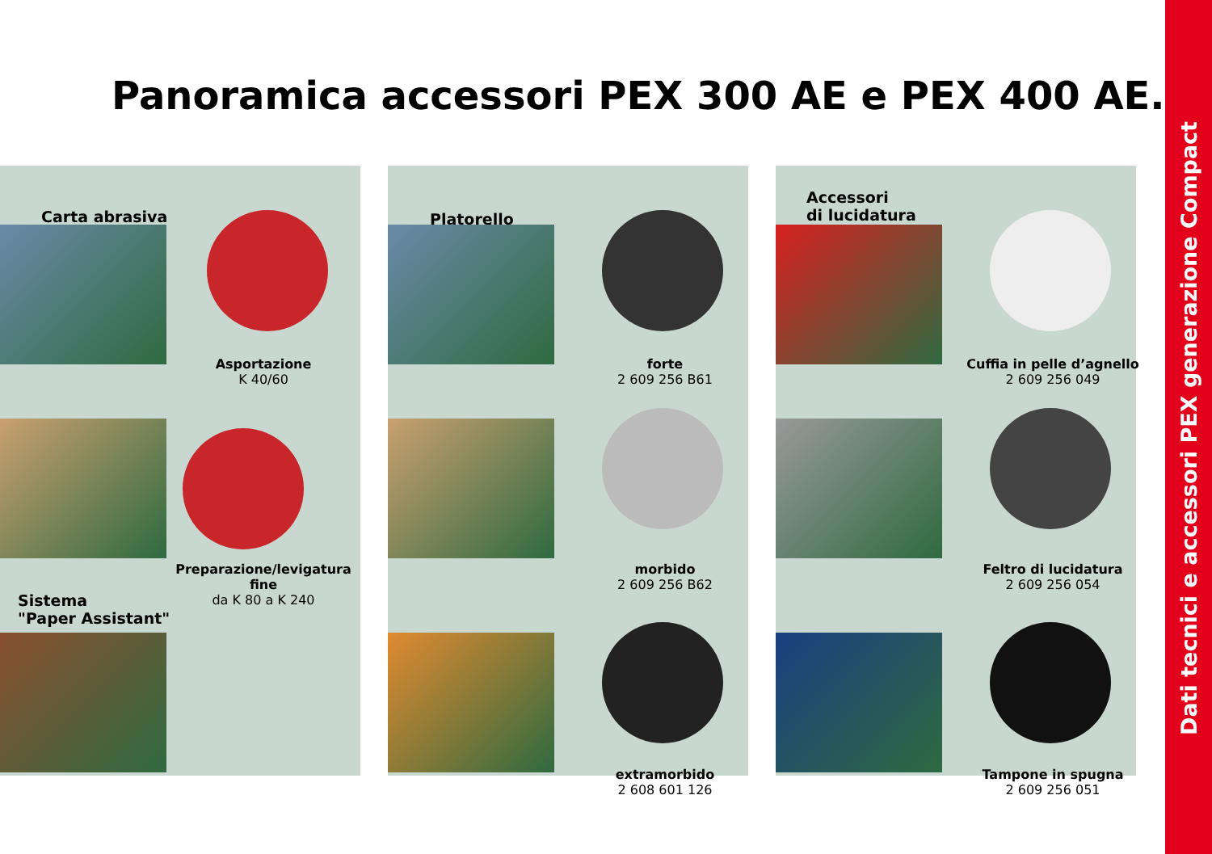Panoramica accessori PEX 300 AE e PEX 400 AE.
Dati tecnici e accessori PEX generazione Compact
Carta abrasiva
Asportazione
K 40/60
Preparazione/levigatura fine
da K 80 a K 240
Sistema
"Paper Assistant"
Platorello
forte
2 609 256 B61
morbido
2 609 256 B62
extramorbido
2 608 601 126
Accessori
di lucidatura
Cuffia in pelle d’agnello
2 609 256 049
Feltro di lucidatura
2 609 256 054
Tampone in spugna
2 609 256 051